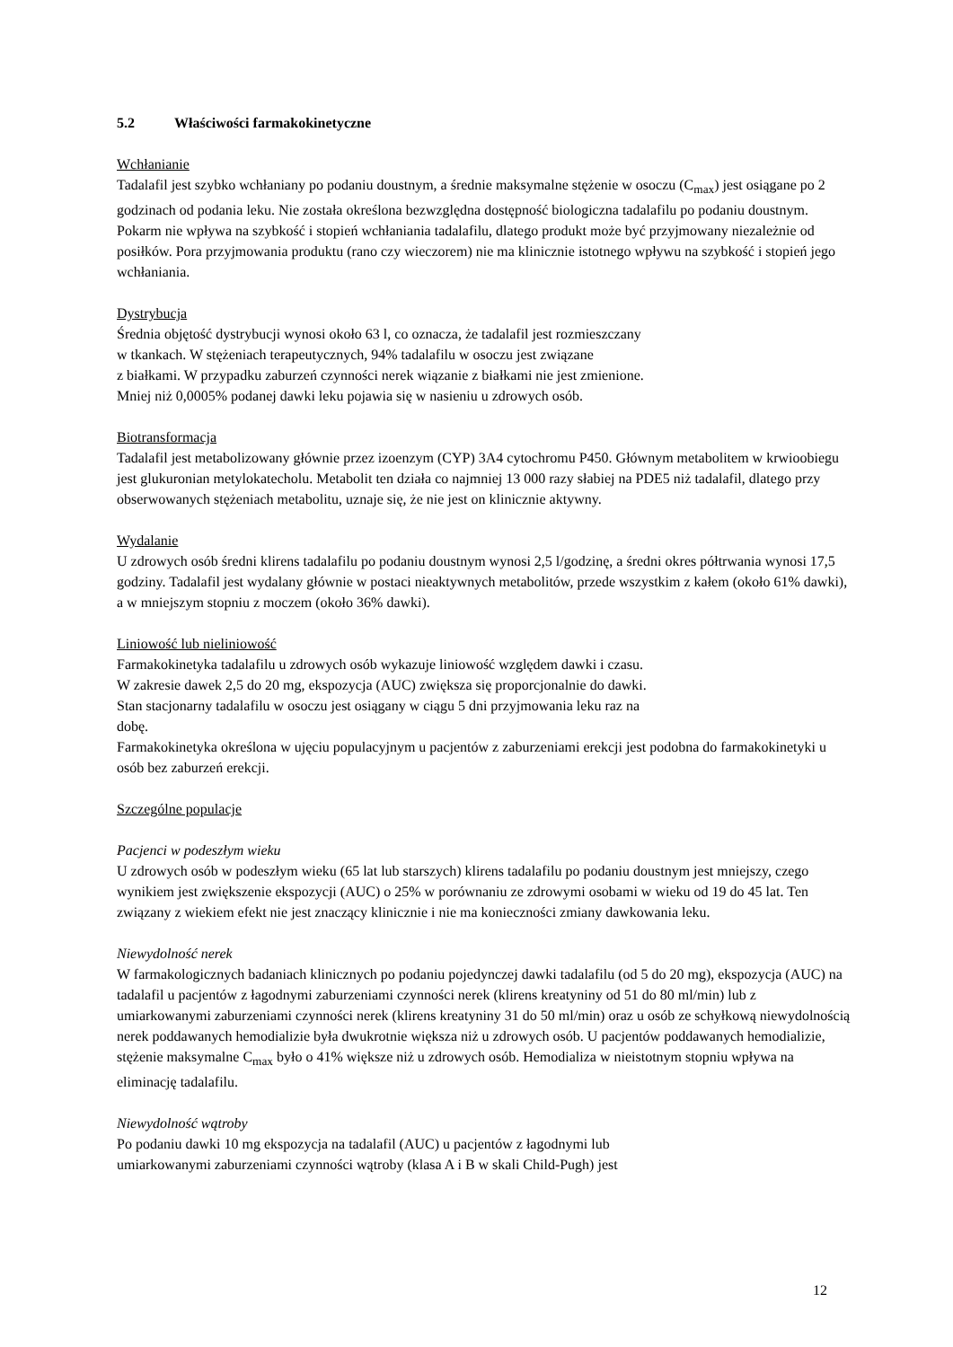5.2 Właściwości farmakokinetyczne
Wchłanianie
Tadalafil jest szybko wchłaniany po podaniu doustnym, a średnie maksymalne stężenie w osoczu (C<sub>max</sub>) jest osiągane po 2 godzinach od podania leku. Nie została określona bezwzględna dostępność biologiczna tadalafilu po podaniu doustnym.
Pokarm nie wpływa na szybkość i stopień wchłaniania tadalafilu, dlatego produkt może być przyjmowany niezależnie od posiłków. Pora przyjmowania produktu (rano czy wieczorem) nie ma klinicznie istotnego wpływu na szybkość i stopień jego wchłaniania.
Dystrybucja
Średnia objętość dystrybucji wynosi około 63 l, co oznacza, że tadalafil jest rozmieszczany
w tkankach. W stężeniach terapeutycznych, 94% tadalafilu w osoczu jest związane
z białkami. W przypadku zaburzeń czynności nerek wiązanie z białkami nie jest zmienione.
Mniej niż 0,0005% podanej dawki leku pojawia się w nasieniu u zdrowych osób.
Biotransformacja
Tadalafil jest metabolizowany głównie przez izoenzym (CYP) 3A4 cytochromu P450. Głównym metabolitem w krwioobiegu jest glukuronian metylokatecholu. Metabolit ten działa co najmniej 13 000 razy słabiej na PDE5 niż tadalafil, dlatego przy obserwowanych stężeniach metabolitu, uznaje się, że nie jest on klinicznie aktywny.
Wydalanie
U zdrowych osób średni klirens tadalafilu po podaniu doustnym wynosi 2,5 l/godzinę, a średni okres półtrwania wynosi 17,5 godziny. Tadalafil jest wydalany głównie w postaci nieaktywnych metabolitów, przede wszystkim z kałem (około 61% dawki), a w mniejszym stopniu z moczem (około 36% dawki).
Liniowość lub nieliniowość
Farmakokinetyka tadalafilu u zdrowych osób wykazuje liniowość względem dawki i czasu.
W zakresie dawek 2,5 do 20 mg, ekspozycja (AUC) zwiększa się proporcjonalnie do dawki.
Stan stacjonarny tadalafilu w osoczu jest osiągany w ciągu 5 dni przyjmowania leku raz na
dobę.
Farmakokinetyka określona w ujęciu populacyjnym u pacjentów z zaburzeniami erekcji jest podobna do farmakokinetyki u osób bez zaburzeń erekcji.
Szczególne populacje
Pacjenci w podeszłym wieku
U zdrowych osób w podeszłym wieku (65 lat lub starszych) klirens tadalafilu po podaniu doustnym jest mniejszy, czego wynikiem jest zwiększenie ekspozycji (AUC) o 25% w porównaniu ze zdrowymi osobami w wieku od 19 do 45 lat. Ten związany z wiekiem efekt nie jest znaczący klinicznie i nie ma konieczności zmiany dawkowania leku.
Niewydolność nerek
W farmakologicznych badaniach klinicznych po podaniu pojedynczej dawki tadalafilu (od 5 do 20 mg), ekspozycja (AUC) na tadalafil u pacjentów z łagodnymi zaburzeniami czynności nerek (klirens kreatyniny od 51 do 80 ml/min) lub z umiarkowanymi zaburzeniami czynności nerek (klirens kreatyniny 31 do 50 ml/min) oraz u osób ze schyłkową niewydolnością nerek poddawanych hemodializie była dwukrotnie większa niż u zdrowych osób. U pacjentów poddawanych hemodializie, stężenie maksymalne C<sub>max</sub> było o 41% większe niż u zdrowych osób. Hemodializa w nieistotnym stopniu wpływa na eliminację tadalafilu.
Niewydolność wątroby
Po podaniu dawki 10 mg ekspozycja na tadalafil (AUC) u pacjentów z łagodnymi lub
umiarkowanymi zaburzeniami czynności wątroby (klasa A i B w skali Child-Pugh) jest
12